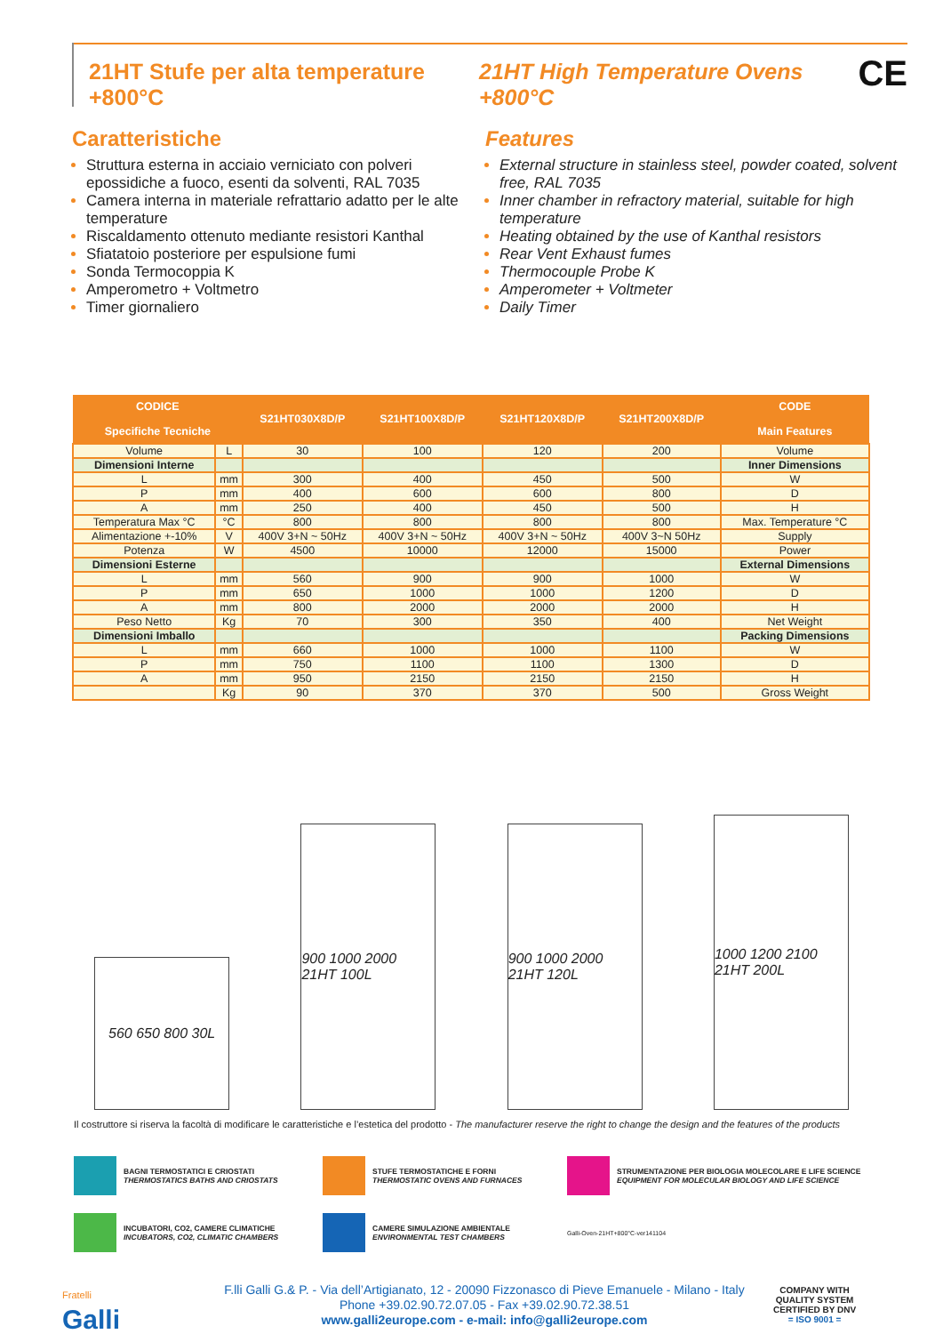21HT Stufe per alta temperature +800°C 21HT High Temperature Ovens +800°C CE
Caratteristiche
Struttura esterna in acciaio verniciato con polveri epossidiche a fuoco, esenti da solventi, RAL 7035
Camera interna in materiale refrattario adatto per le alte temperature
Riscaldamento ottenuto mediante resistori Kanthal
Sfiatatoio posteriore per espulsione fumi
Sonda Termocoppia K
Amperometro + Voltmetro
Timer giornaliero
Features
External structure in stainless steel, powder coated, solvent free, RAL 7035
Inner chamber in refractory material, suitable for high temperature
Heating obtained by the use of Kanthal resistors
Rear Vent Exhaust fumes
Thermocouple Probe K
Amperometer + Voltmeter
Daily Timer
| CODICE Specifiche Tecniche | | S21HT030X8D/P | S21HT100X8D/P | S21HT120X8D/P | S21HT200X8D/P | CODE Main Features |
| --- | --- | --- | --- | --- | --- | --- |
| Volume | L | 30 | 100 | 120 | 200 | Volume |
| Dimensioni Interne | | | | | | Inner Dimensions |
| L | mm | 300 | 400 | 450 | 500 | W |
| P | mm | 400 | 600 | 600 | 800 | D |
| A | mm | 250 | 400 | 450 | 500 | H |
| Temperatura Max °C | °C | 800 | 800 | 800 | 800 | Max. Temperature °C |
| Alimentazione +-10% | V | 400V 3+N ~ 50Hz | 400V 3+N ~ 50Hz | 400V 3+N ~ 50Hz | 400V 3~N 50Hz | Supply |
| Potenza | W | 4500 | 10000 | 12000 | 15000 | Power |
| Dimensioni Esterne | | | | | | External Dimensions |
| L | mm | 560 | 900 | 900 | 1000 | W |
| P | mm | 650 | 1000 | 1000 | 1200 | D |
| A | mm | 800 | 2000 | 2000 | 2000 | H |
| Peso Netto | Kg | 70 | 300 | 350 | 400 | Net Weight |
| Dimensioni Imballo | | | | | | Packing Dimensions |
| L | mm | 660 | 1000 | 1000 | 1100 | W |
| P | mm | 750 | 1100 | 1100 | 1300 | D |
| A | mm | 950 | 2150 | 2150 | 2150 | H |
| | Kg | 90 | 370 | 370 | 500 | Gross Weight |
560 650 800 30L
900 1000 2000 21HT 100L
900 1000 2000 21HT 120L
1000 1200 2100 21HT 200L
Il costruttore si riserva la facoltà di modificare le caratteristiche e l’estetica del prodotto - The manufacturer reserve the right to change the design and the features of the products
BAGNI TERMOSTATICI E CRIOSTATI
THERMOSTATICS BATHS AND CRIOSTATS
STUFE TERMOSTATICHE E FORNI
THERMOSTATIC OVENS AND FURNACES
STRUMENTAZIONE PER BIOLOGIA MOLECOLARE E LIFE SCIENCE
EQUIPMENT FOR MOLECULAR BIOLOGY AND LIFE SCIENCE
INCUBATORI, CO2, CAMERE CLIMATICHE
INCUBATORS, CO2, CLIMATIC CHAMBERS
CAMERE SIMULAZIONE AMBIENTALE
ENVIRONMENTAL TEST CHAMBERS
Galli-Oven-21HT+800°C-ver141104
Fratelli
Galli
F.lli Galli G.& P. - Via dell’Artigianato, 12 - 20090 Fizzonasco di Pieve Emanuele - Milano - Italy
Phone +39.02.90.72.07.05 - Fax +39.02.90.72.38.51
www.galli2europe.com - e-mail: info@galli2europe.com
COMPANY WITH
QUALITY SYSTEM
CERTIFIED BY DNV
= ISO 9001 =